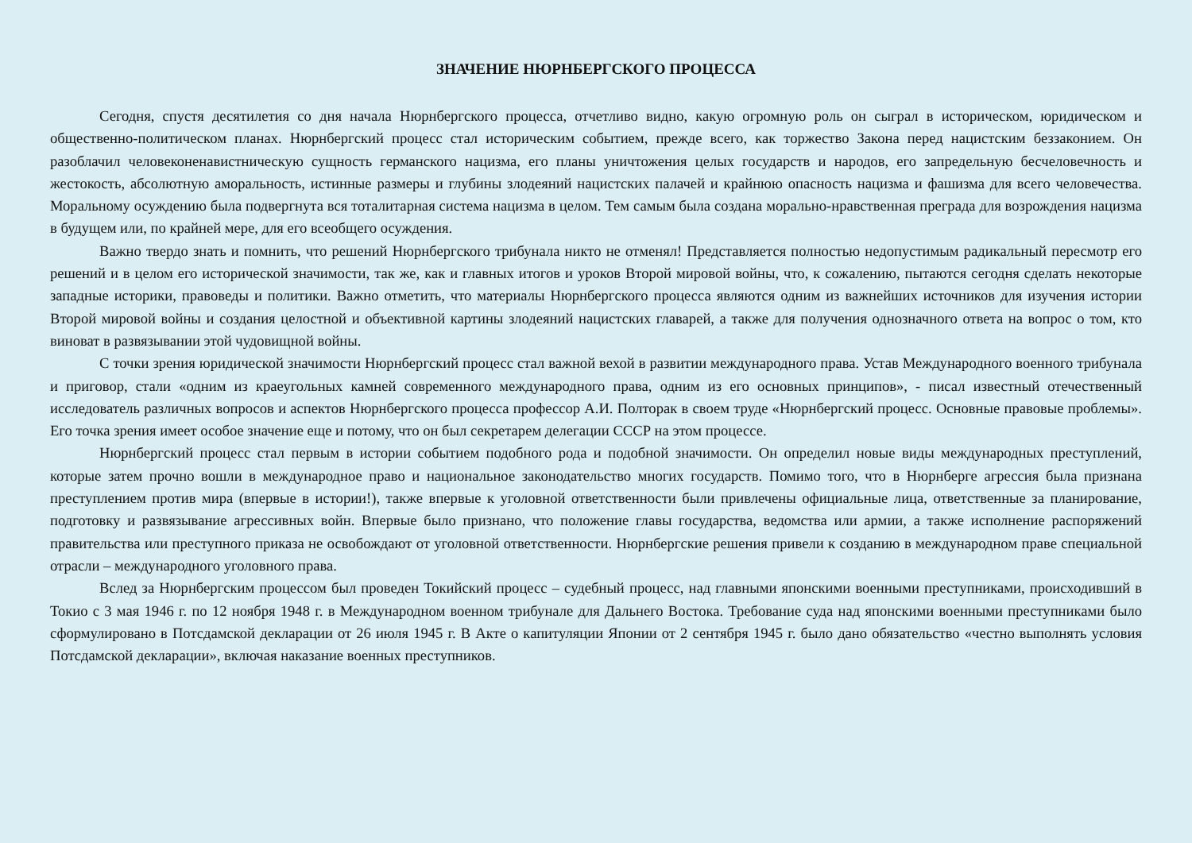ЗНАЧЕНИЕ НЮРНБЕРГСКОГО ПРОЦЕССА
Сегодня, спустя десятилетия со дня начала Нюрнбергского процесса, отчетливо видно, какую огромную роль он сыграл в историческом, юридическом и общественно-политическом планах. Нюрнбергский процесс стал историческим событием, прежде всего, как торжество Закона перед нацистским беззаконием. Он разоблачил человеконенавистническую сущность германского нацизма, его планы уничтожения целых государств и народов, его запредельную бесчеловечность и жестокость, абсолютную аморальность, истинные размеры и глубины злодеяний нацистских палачей и крайнюю опасность нацизма и фашизма для всего человечества. Моральному осуждению была подвергнута вся тоталитарная система нацизма в целом. Тем самым была создана морально-нравственная преграда для возрождения нацизма в будущем или, по крайней мере, для его всеобщего осуждения.
Важно твердо знать и помнить, что решений Нюрнбергского трибунала никто не отменял! Представляется полностью недопустимым радикальный пересмотр его решений и в целом его исторической значимости, так же, как и главных итогов и уроков Второй мировой войны, что, к сожалению, пытаются сегодня сделать некоторые западные историки, правоведы и политики. Важно отметить, что материалы Нюрнбергского процесса являются одним из важнейших источников для изучения истории Второй мировой войны и создания целостной и объективной картины злодеяний нацистских главарей, а также для получения однозначного ответа на вопрос о том, кто виноват в развязывании этой чудовищной войны.
С точки зрения юридической значимости Нюрнбергский процесс стал важной вехой в развитии международного права. Устав Международного военного трибунала и приговор, стали «одним из краеугольных камней современного международного права, одним из его основных принципов», - писал известный отечественный исследователь различных вопросов и аспектов Нюрнбергского процесса профессор А.И. Полторак в своем труде «Нюрнбергский процесс. Основные правовые проблемы». Его точка зрения имеет особое значение еще и потому, что он был секретарем делегации СССР на этом процессе.
Нюрнбергский процесс стал первым в истории событием подобного рода и подобной значимости. Он определил новые виды международных преступлений, которые затем прочно вошли в международное право и национальное законодательство многих государств. Помимо того, что в Нюрнберге агрессия была признана преступлением против мира (впервые в истории!), также впервые к уголовной ответственности были привлечены официальные лица, ответственные за планирование, подготовку и развязывание агрессивных войн. Впервые было признано, что положение главы государства, ведомства или армии, а также исполнение распоряжений правительства или преступного приказа не освобождают от уголовной ответственности. Нюрнбергские решения привели к созданию в международном праве специальной отрасли – международного уголовного права.
Вслед за Нюрнбергским процессом был проведен Токийский процесс – судебный процесс, над главными японскими военными преступниками, происходивший в Токио с 3 мая 1946 г. по 12 ноября 1948 г. в Международном военном трибунале для Дальнего Востока. Требование суда над японскими военными преступниками было сформулировано в Потсдамской декларации от 26 июля 1945 г. В Акте о капитуляции Японии от 2 сентября 1945 г. было дано обязательство «честно выполнять условия Потсдамской декларации», включая наказание военных преступников.